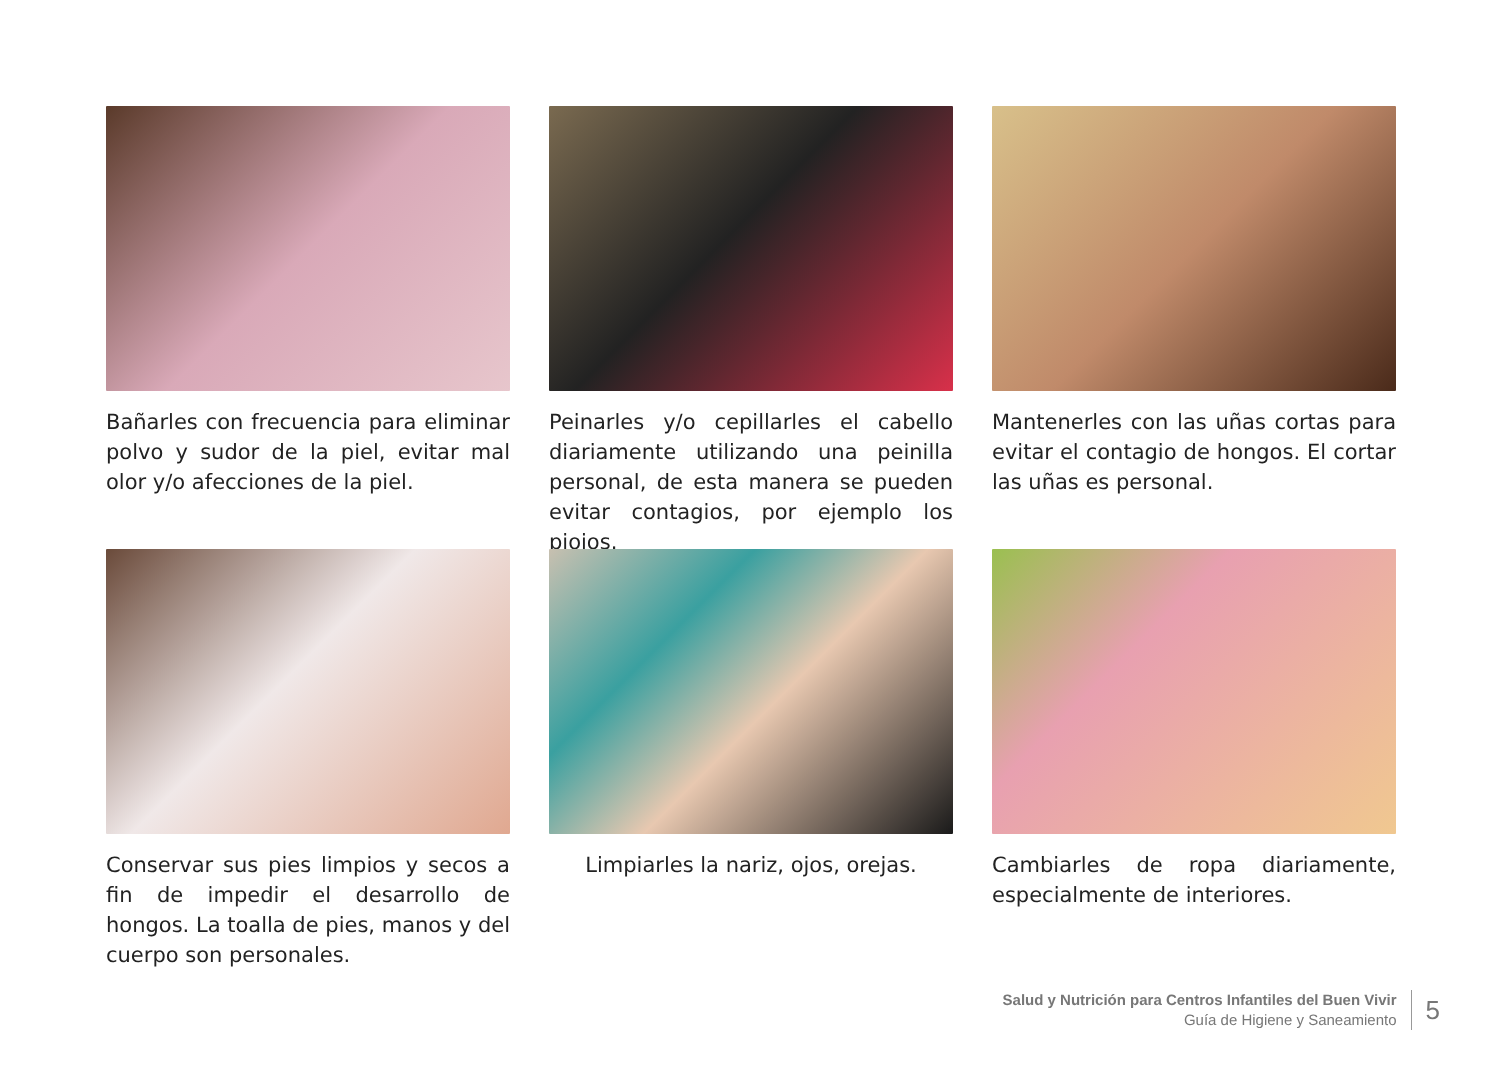Bañarles con frecuencia para eliminar polvo y sudor de la piel, evitar mal olor y/o afecciones de la piel.
Peinarles y/o cepillarles el cabello diariamente utilizando una peinilla personal, de esta manera se pueden evitar contagios, por ejemplo los piojos.
Mantenerles con las uñas cortas para evitar el contagio de hongos. El cortar las uñas es personal.
Conservar sus pies limpios y secos a fin de impedir el desarrollo de hongos. La toalla de pies, manos y del cuerpo son personales.
Limpiarles la nariz, ojos, orejas.
Cambiarles de ropa diariamente, especialmente de interiores.
Salud y Nutrición para Centros Infantiles del Buen Vivir
Guía de Higiene y Saneamiento
5